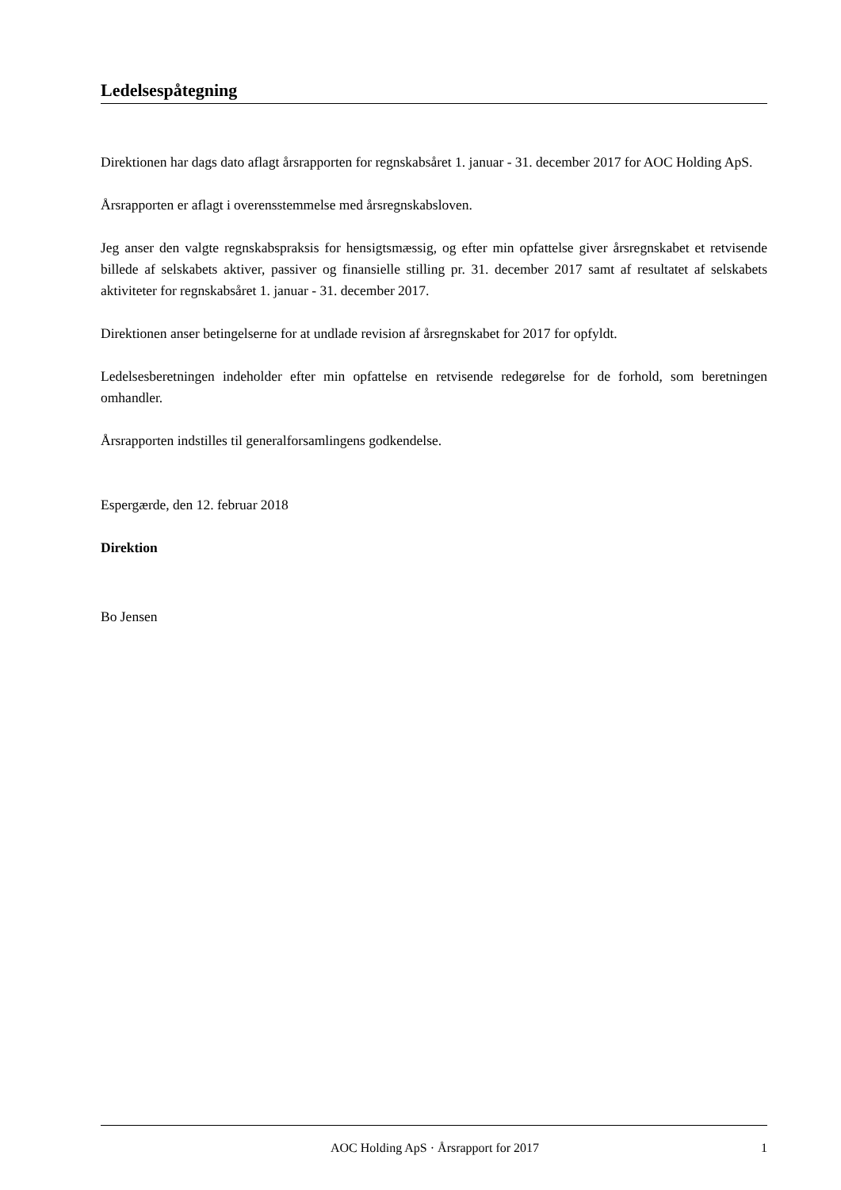Ledelsespåtegning
Direktionen har dags dato aflagt årsrapporten for regnskabsåret 1. januar - 31. december 2017 for AOC Holding ApS.
Årsrapporten er aflagt i overensstemmelse med årsregnskabsloven.
Jeg anser den valgte regnskabspraksis for hensigtsmæssig, og efter min opfattelse giver årsregnskabet et retvisende billede af selskabets aktiver, passiver og finansielle stilling pr. 31. december 2017 samt af resultatet af selskabets aktiviteter for regnskabsåret 1. januar - 31. december 2017.
Direktionen anser betingelserne for at undlade revision af årsregnskabet for 2017 for opfyldt.
Ledelsesberetningen indeholder efter min opfattelse en retvisende redegørelse for de forhold, som beretningen omhandler.
Årsrapporten indstilles til generalforsamlingens godkendelse.
Espergærde, den 12. februar 2018
Direktion
Bo Jensen
AOC Holding ApS · Årsrapport for 2017 1